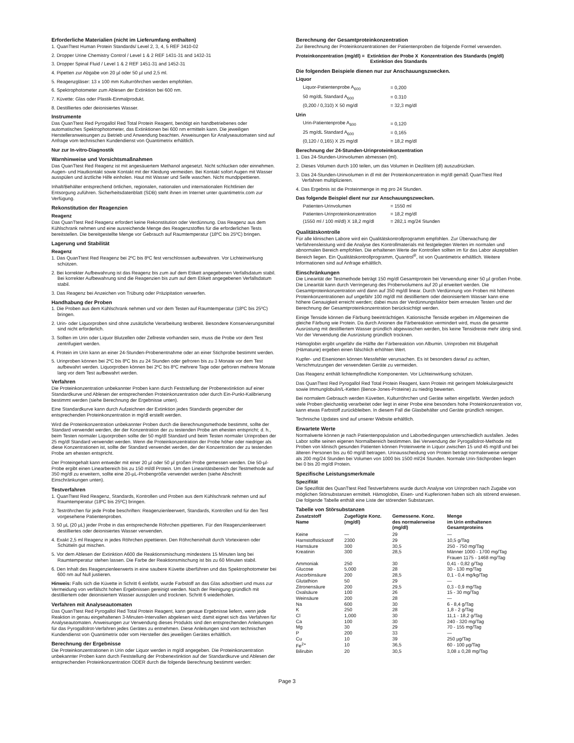Erforderliche Materialien (nicht im Lieferumfang enthalten)
1. QuanTtest Human Protein Standards/ Level 2, 3, 4, 5 REF 3410-02
2. Dropper Urine Chemistry Control / Level 1 & 2 REF 1431-31 and 1432-31
3. Dropper Spinal Fluid / Level 1 & 2 REF 1451-31 and 1452-31
4. Pipetten zur Abgabe von 20 µl oder 50 µl und 2,5 ml.
5. Reagenzgläser: 13 x 100 mm Kulturröhrchen werden empfohlen.
6. Spektrophotometer zum Ablesen der Extinktion bei 600 nm.
7. Küvette: Glas oder Plastik-Einmalprodukt.
8. Destilliertes oder deionisiertes Wasser.
Instrumente
Das QuanTtest Red Pyrogallol Red Total Protein Reagent, benötigt ein handbetriebenes oder automatisches Spektrophotometer, das Extinktionen bei 600 nm ermitteln kann. Die jeweiligen Herstelleranweisungen zu Betrieb und Anwendung beachten. Anweisungen für Analyseautomaten sind auf Anfrage vom technischen Kundendienst von Quantimetrix erhältlich.
Nur zur In-vitro-Diagnostik
Warnhinweise und Vorsichtsmaßnahmen
Das QuanTtest Red Reagenz ist mit angesäuertem Methanol angesetzt. Nicht schlucken oder einnehmen. Augen- und Hautkontakt sowie Kontakt mit der Kleidung vermeiden. Bei Kontakt sofort Augen mit Wasser ausspülen und ärztliche Hilfe einholen. Haut mit Wasser und Seife waschen. Nicht mundpipettieren.
Inhalt/Behälter entsprechend örtlichen, regionalen, nationalen und internationalen Richtlinien der Entsorgung zuführen. Sicherheitsdatenblatt (SDB) steht ihnen im Internet unter quantimetrix.com zur Verfügung.
Rekonstitution der Reagenzien
Reagenz
Das QuanTtest Red Reagenz erfordert keine Rekonstitution oder Verdünnung. Das Reagenz aus dem Kühlschrank nehmen und eine ausreichende Menge des Reagenzstoffes für die erforderlichen Tests bereitstellen. Die bereitgestellte Menge vor Gebrauch auf Raumtemperatur (18ºC bis 25ºC) bringen.
Lagerung und Stabilität
Reagenz
1. Das QuanTtest Red Reagenz bei 2ºC bis 8ºC fest verschlossen aufbewahren. Vor Lichteinwirkung schützen.
2. Bei korrekter Aufbewahrung ist das Reagenz bis zum auf dem Etikett angegebenen Verfallsdatum stabil. Bei korrekter Aufbewahrung sind die Reagenzien bis zum auf dem Etikett angegebenen Verfallsdatum stabil.
3. Das Reagenz bei Anzeichen von Trübung oder Präzipitation verwerfen.
Handhabung der Proben
1. Die Proben aus dem Kühlschrank nehmen und vor dem Testen auf Raumtemperatur (18ºC bis 25ºC) bringen.
2. Urin- oder Liquorproben sind ohne zusätzliche Verarbeitung testbereit. Besondere Konservierungsmittel sind nicht erforderlich.
3. Sollten im Urin oder Liquor Blutzellen oder Zellreste vorhanden sein, muss die Probe vor dem Test zentrifugiert werden.
4. Protein im Urin kann an einer 24-Stunden-Probenentnahme oder an einer Stichprobe bestimmt werden.
5. Urinproben können bei 2ºC bis 8ºC bis zu 24 Stunden oder gefroren bis zu 3 Monate vor dem Test aufbewahrt werden. Liquorproben können bei 2ºC bis 8ºC mehrere Tage oder gefroren mehrere Monate lang vor dem Test aufbewahrt werden.
Verfahren
Die Proteinkonzentration unbekannter Proben kann durch Feststellung der Probenextinktion auf einer Standardkurve und Ablesen der entsprechenden Proteinkonzentration oder durch Ein-Punkt-Kalibrierung bestimmt werden (siehe Berechnung der Ergebnisse unten).
Eine Standardkurve kann durch Aufzeichnen der Extinktion jedes Standards gegenüber der entsprechenden Proteinkonzentration in mg/dl erstellt werden.
Wird die Proteinkonzentration unbekannter Proben durch die Berechnungsmethode bestimmt, sollte der Standard verwendet werden, der der Konzentration der zu testenden Probe am ehesten entspricht; d. h., beim Testen normaler Liquorproben sollte der 50 mg/dl Standard und beim Testen normaler Urinproben der 25 mg/dl Standard verwendet werden. Wenn die Proteinkonzentration der Probe höher oder niedriger als diese Konzentrationen ist, sollte der Standard verwendet werden, der der Konzentration der zu testenden Probe am ehesten entspricht.
Der Proteingehalt kann entweder mit einer 20 µl oder 50 µl großen Probe gemessen werden. Die 50-µl-Probe ergibt einen Linearbereich bis zu 150 ml/dl Protein. Um den Linearitätsbereich der Testmethode auf 350 mg/dl zu erweitern, sollte eine 20-µL-Probengröße verwendet werden (siehe Abschnitt Einschränkungen unten).
Testverfahren
1. QuanTtest Red Reagenz, Standards, Kontrollen und Proben aus dem Kühlschrank nehmen und auf Raumtemperatur (18ºC bis 25ºC) bringen.
2. Teströhrchen für jede Probe beschriften: Reagenzienleerwert, Standards, Kontrollen und für den Test vorgesehene Patientenproben.
3. 50 µL (20 µL) jeder Probe in das entsprechende Röhrchen pipettieren. Für den Reagenzienleerwert destilliertes oder deionisiertes Wasser verwenden.
4. Exakt 2,5 ml Reagenz in jedes Röhrchen pipettieren. Den Röhrcheninhalt durch Vortexieren oder Schütteln gut mischen.
5. Vor dem Ablesen der Extinktion A600 die Reaktionsmischung mindestens 15 Minuten lang bei Raumtemperatur stehen lassen. Die Farbe der Reaktionsmischung ist bis zu 60 Minuten stabil.
6. Den Inhalt des Reagenzienleerwerts in eine saubere Küvette überführen und das Spektrophotometer bei 600 nm auf Null justieren.
Hinweis: Falls sich die Küvette in Schritt 6 einfärbt, wurde Farbstoff an das Glas adsorbiert und muss zur Vermeidung von verfälscht hohen Ergebnissen gereinigt werden. Nach der Reinigung gründlich mit destilliertem oder deionisiertem Wasser ausspülen und trocknen. Schritt 6 wiederholen.
Verfahren mit Analyseautomaten
Das QuanTtest Red Pyrogallol Red Total Protein Reagent, kann genaue Ergebnisse liefern, wenn jede Reaktion in genau eingehaltenen 3-Minuten-Intervallen abgelesen wird; damit eignet sich das Verfahren für Analyseautomaten. Anweisungen zur Verwendung dieses Produkts sind den entsprechenden Anleitungen für das Pyrogallolrot-Verfahren jedes Gerätes zu entnehmen. Diese Anleitungen sind vom technischen Kundendienst von Quantimetrix oder vom Hersteller des jeweiligen Gerätes erhältlich.
Berechnung der Ergebnisse
Die Proteinkonzentrationen in Urin oder Liquor werden in mg/dl angegeben. Die Proteinkonzentration unbekannter Proben kann durch Feststellung der Probenextinktion auf der Standardkurve und Ablesen der entsprechenden Proteinkonzentration ODER durch die folgende Berechnung bestimmt werden:
Berechnung der Gesamtproteinkonzentration
Zur Berechnung der Proteinkonzentrationen der Patientenproben die folgende Formel verwenden.
Proteinkonzentration (mg/dl) = Extinktion der Probe X Konzentration des Standards (mg/dl)
Extinktion des Standards
Die folgenden Beispiele dienen nur zur Anschauungszwecken.
Liquor
| Liquor-Patientenprobe A<sub>600</sub> | = 0,200 |
| 50 mg/dL Standard A<sub>600</sub> | = 0.310 |
| (0,200 / 0,310) X 50 mg/dl | = 32,3 mg/dl |
Urin
| Urin-Patientenprobe A<sub>600</sub> | = 0,120 |
| 25 mg/dL Standard A<sub>600</sub> | = 0,165 |
| (0,120 / 0,165) X 25 mg/dl | = 18,2 mg/dl |
Berechnung der 24-Stunden-Urinproteinkonzentration
1. Das 24-Stunden-Urinvolumen abmessen (ml).
2. Dieses Volumen durch 100 teilen, um das Volumen in Dezilitern (dl) auszudrücken.
3. Das 24-Stunden-Urinvolumen in dl mit der Proteinkonzentration in mg/dl gemäß QuanTtest Red Verfahren multiplizieren.
4. Das Ergebnis ist die Proteinmenge in mg pro 24 Stunden.
Das folgende Beispiel dient nur zur Anschauungszwecken.
| Patienten-Urinvolumen | = 1550 ml |
| Patienten-Urinproteinkonzentration | = 18,2 mg/dl |
| (1550 ml / 100 ml/dl) X 18,2 mg/dl | = 282,1 mg/24 Stunden |
Qualitätskontrolle
Für alle klinischen Labore wird ein Qualitätskontrollprogramm empfohlen. Zur Überwachung der Verfahrensleistung wird die Analyse des Kontrollmaterials mit festgelegten Werten im normalen und abnormalen Bereich empfohlen. Die erhaltenen Werte der Kontrollen sollten im für das Labor akzeptablen Bereich liegen. Ein Qualitätskontrollprogramm, Quantrol<sup>®</sup>, ist von Quantimetrix erhältlich. Weitere Informationen sind auf Anfrage erhältlich.
Einschränkungen
Die Linearität der Testmethode beträgt 150 mg/dl Gesamtprotein bei Verwendung einer 50 µl großen Probe. Die Linearität kann durch Verringerung des Probenvolumens auf 20 µl erweitert werden. Die Gesamtproteinkonzentration wird dann auf 350 mg/dl linear. Durch Verdünnung von Proben mit höheren Proteinkonzentrationen auf ungefähr 100 mg/dl mit destilliertem oder deionisiertem Wasser kann eine höhere Genauigkeit erreicht werden; dabei muss der Verdünnungsfaktor beim erneuten Testen und der Berechnung der Gesamtproteinkonzentration berücksichtigt werden.
Einige Tenside können die Färbung beeinträchtigen. Kationische Tenside ergeben im Allgemeinen die gleiche Färbung wie Protein. Da durch Anionen die Färbereaktion vermindert wird, muss die gesamte Ausrüstung mit destilliertem Wasser gründlich abgewaschen werden, bis keine Tensidreste mehr übrig sind. Vor der Verwendung die Ausrüstung gründlich trocknen.
Hämoglobin ergibt ungefähr die Hälfte der Färbereaktion von Albumin. Urinproben mit Blutgehalt (Hämaturie) ergeben einen fälschlich erhöhten Wert.
Kupfer- und Eisenionen können Messfehler verursachen. Es ist besonders darauf zu achten, Verschmutzungen der verwendeten Geräte zu vermeiden.
Das Reagenz enthält lichtempfindliche Komponenten. Vor Lichteinwirkung schützen.
Das QuanTtest Red Pyrogallol Red Total Protein Reagent, kann Protein mit geringem Molekulargewicht sowie Immunglobulin/L-Ketten (Bence-Jones-Proteine) zu niedrig bewerten.
Bei normalem Gebrauch werden Küvetten, Kulturröhrchen und Geräte selten eingefärbt. Werden jedoch viele Proben gleichzeitig verarbeitet oder liegt in einer Probe eine besonders hohe Proteinkonzentration vor, kann etwas Farbstoff zurückbleiben. In diesem Fall die Glasbehälter und Geräte gründlich reinigen.
Technische Updates sind auf unserer Website erhältlich.
Erwartete Werte
Normalwerte können je nach Patientenpopulation und Laborbedingungen unterschiedlich ausfallen. Jedes Labor sollte seinen eigenen Normalbereich bestimmen. Bei Verwendung der Pyrogallolrot-Methode mit Proben von klinisch gesunden Patienten können Proteinwerte in Liquor zwischen 15 und 45 mg/dl und bei älteren Personen bis zu 60 mg/dl betragen. Urinausscheidung von Protein beträgt normalerweise weniger als 200 mg/24 Stunden bei Volumen von 1000 bis 1500 ml/24 Stunden. Normale Urin-Stichproben liegen bei 0 bis 20 mg/dl Protein.
Spezifische Leistungsmerkmale
Spezifität
Die Spezifität des QuanTtest Red Testverfahrens wurde durch Analyse von Urinproben nach Zugabe von möglichen Störsubstanzen ermittelt. Hämoglobin, Eisen- und Kupferionen haben sich als störend erwiesen. Die folgende Tabelle enthält eine Liste der störenden Substanzen.
Tabelle von Störsubstanzen
| Zusatzstoff Name | Zugefügte Konz. (mg/dl) | Gemessene. Konz. des normalerweise (mg/dl) | Menge im Urin enthaltenen Gesamtproteins |
| --- | --- | --- | --- |
| Keine | — | 29 | — |
| Harnstoffstickstoff | 2300 | 29 | 10,5 g/Tag |
| Harnsäure | 300 | 30,5 | 250 - 750 mg/Tag |
| Kreatinin | 300 | 28,5 | Männer 1000 - 1700 mg/Tag Frauen 1175 - 1468 mg/Tag |
| Ammoniak | 250 | 30 | 0,41 - 0,82 g/Tag |
| Glucose | 5,000 | 28 | 30 - 130 mg/Tag |
| Ascorbinsäure | 200 | 28,5 | 0,1 - 0,4 mg/kg/Tag |
| Glutathion | 50 | 29 | — |
| Zitronensäure | 200 | 29,5 | 0,3 - 0,9 mg/Tag |
| Oxalsäure | 100 | 26 | 15 - 30 mg/Tag |
| Weinsäure | 200 | 28 | — |
| Na | 600 | 30 | 6 - 8,4 g/Tag |
| K | 250 | 28 | 1,8 - 2 g/Tag |
| Cl | 1,000 | 30 | 11,1 - 18,2 g/Tag |
| Ca | 100 | 30 | 240 - 320 mg/Tag |
| Mg | 30 | 29 | 70 - 155 mg/Tag |
| P | 200 | 33 | — |
| Cu | 10 | 39 | 250 µg/Tag |
| Fe<sup>2+</sup> | 10 | 36,5 | 60 - 100 µg/Tag |
| Bilirubin | 20 | 30,5 | 3,08 ± 0,28 mg/Tag |
Page 3